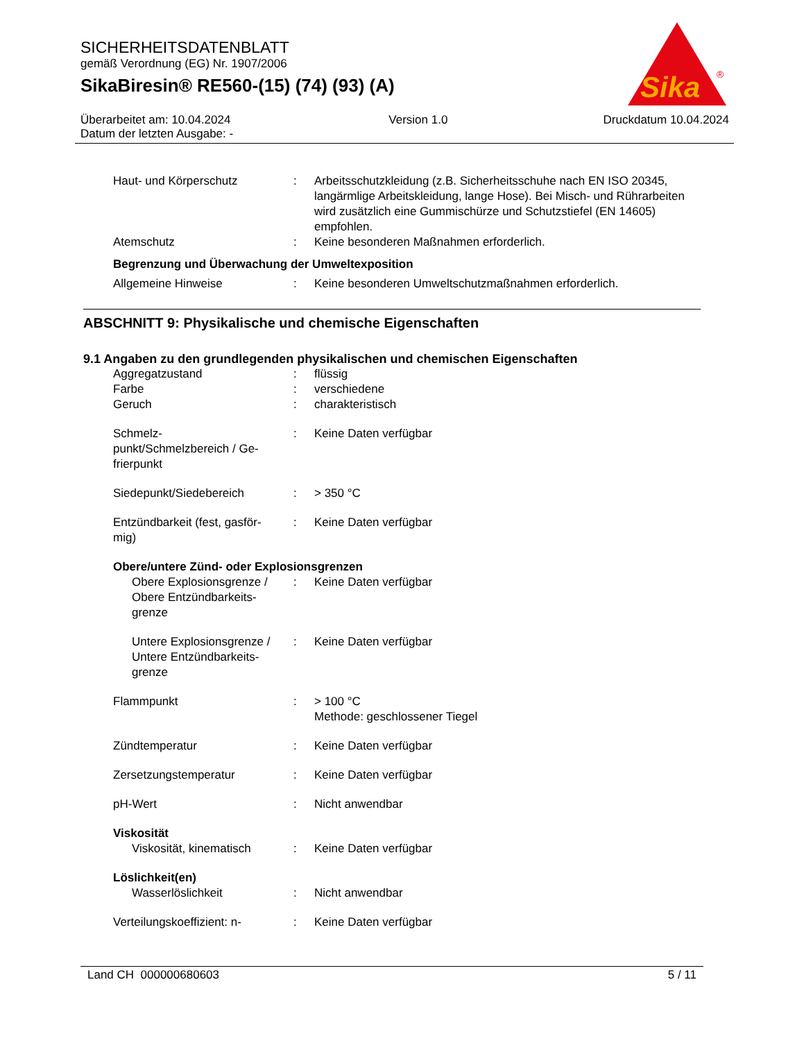SICHERHEITSDATENBLATT
gemäß Verordnung (EG) Nr. 1907/2006
SikaBiresin® RE560-(15) (74) (93) (A)
Sika
®
Überarbeitet am: 10.04.2024
Datum der letzten Ausgabe: -
Version 1.0 Druckdatum 10.04.2024
| Haut- und Körperschutz | : | Arbeitsschutzkleidung (z.B. Sicherheitsschuhe nach EN ISO 20345, langärmlige Arbeitskleidung, lange Hose). Bei Misch- und Rührarbeiten wird zusätzlich eine Gummischürze und Schutzstiefel (EN 14605) empfohlen. |
| Atemschutz | : | Keine besonderen Maßnahmen erforderlich. |
| Begrenzung und Überwachung der Umweltexposition | | |
| Allgemeine Hinweise | : | Keine besonderen Umweltschutzmaßnahmen erforderlich. |
ABSCHNITT 9: Physikalische und chemische Eigenschaften
9.1 Angaben zu den grundlegenden physikalischen und chemischen Eigenschaften
| Aggregatzustand | : | flüssig |
| Farbe | : | verschiedene |
| Geruch | : | charakteristisch |
| Schmelz- punkt/Schmelzbereich / Ge- frierpunkt | : | Keine Daten verfügbar |
| Siedepunkt/Siedebereich | : | > 350 °C |
| Entzündbarkeit (fest, gasför- mig) | : | Keine Daten verfügbar |
| Obere/untere Zünd- oder Explosionsgrenzen | | |
| Obere Explosionsgrenze / Obere Entzündbarkeits- grenze | : | Keine Daten verfügbar |
| Untere Explosionsgrenze / Untere Entzündbarkeits- grenze | : | Keine Daten verfügbar |
| Flammpunkt | : | > 100 °C Methode: geschlossener Tiegel |
| Zündtemperatur | : | Keine Daten verfügbar |
| Zersetzungstemperatur | : | Keine Daten verfügbar |
| pH-Wert | : | Nicht anwendbar |
| Viskosität | | |
| Viskosität, kinematisch | : | Keine Daten verfügbar |
| Löslichkeit(en) | | |
| Wasserlöslichkeit | : | Nicht anwendbar |
| Verteilungskoeffizient: n- | : | Keine Daten verfügbar |
Land CH 000000680603 5 / 11